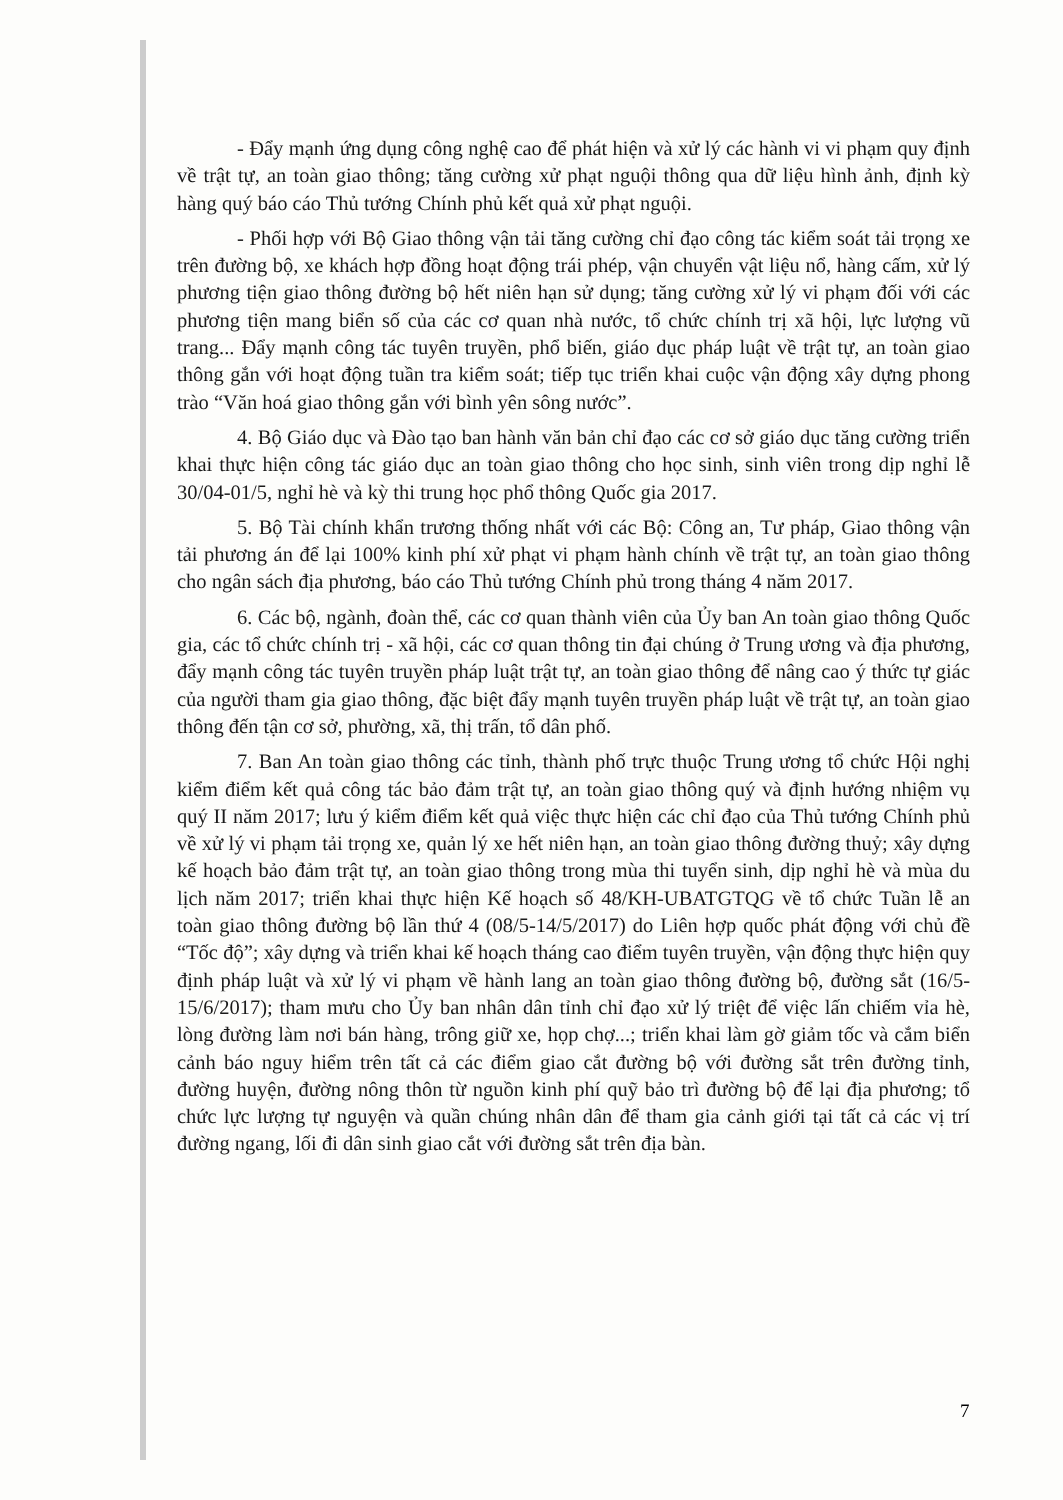- Đẩy mạnh ứng dụng công nghệ cao để phát hiện và xử lý các hành vi vi phạm quy định về trật tự, an toàn giao thông; tăng cường xử phạt nguội thông qua dữ liệu hình ảnh, định kỳ hàng quý báo cáo Thủ tướng Chính phủ kết quả xử phạt nguội.
- Phối hợp với Bộ Giao thông vận tải tăng cường chỉ đạo công tác kiểm soát tải trọng xe trên đường bộ, xe khách hợp đồng hoạt động trái phép, vận chuyển vật liệu nổ, hàng cấm, xử lý phương tiện giao thông đường bộ hết niên hạn sử dụng; tăng cường xử lý vi phạm đối với các phương tiện mang biển số của các cơ quan nhà nước, tổ chức chính trị xã hội, lực lượng vũ trang... Đẩy mạnh công tác tuyên truyền, phổ biến, giáo dục pháp luật về trật tự, an toàn giao thông gắn với hoạt động tuần tra kiểm soát; tiếp tục triển khai cuộc vận động xây dựng phong trào “Văn hoá giao thông gắn với bình yên sông nước”.
4. Bộ Giáo dục và Đào tạo ban hành văn bản chỉ đạo các cơ sở giáo dục tăng cường triển khai thực hiện công tác giáo dục an toàn giao thông cho học sinh, sinh viên trong dịp nghỉ lễ 30/04-01/5, nghỉ hè và kỳ thi trung học phổ thông Quốc gia 2017.
5. Bộ Tài chính khẩn trương thống nhất với các Bộ: Công an, Tư pháp, Giao thông vận tải phương án để lại 100% kinh phí xử phạt vi phạm hành chính về trật tự, an toàn giao thông cho ngân sách địa phương, báo cáo Thủ tướng Chính phủ trong tháng 4 năm 2017.
6. Các bộ, ngành, đoàn thể, các cơ quan thành viên của Ủy ban An toàn giao thông Quốc gia, các tổ chức chính trị - xã hội, các cơ quan thông tin đại chúng ở Trung ương và địa phương, đẩy mạnh công tác tuyên truyền pháp luật trật tự, an toàn giao thông để nâng cao ý thức tự giác của người tham gia giao thông, đặc biệt đẩy mạnh tuyên truyền pháp luật về trật tự, an toàn giao thông đến tận cơ sở, phường, xã, thị trấn, tổ dân phố.
7. Ban An toàn giao thông các tỉnh, thành phố trực thuộc Trung ương tổ chức Hội nghị kiểm điểm kết quả công tác bảo đảm trật tự, an toàn giao thông quý và định hướng nhiệm vụ quý II năm 2017; lưu ý kiểm điểm kết quả việc thực hiện các chỉ đạo của Thủ tướng Chính phủ về xử lý vi phạm tải trọng xe, quản lý xe hết niên hạn, an toàn giao thông đường thuỷ; xây dựng kế hoạch bảo đảm trật tự, an toàn giao thông trong mùa thi tuyển sinh, dịp nghỉ hè và mùa du lịch năm 2017; triển khai thực hiện Kế hoạch số 48/KH-UBATGTQG về tổ chức Tuần lễ an toàn giao thông đường bộ lần thứ 4 (08/5-14/5/2017) do Liên hợp quốc phát động với chủ đề “Tốc độ”; xây dựng và triển khai kế hoạch tháng cao điểm tuyên truyền, vận động thực hiện quy định pháp luật và xử lý vi phạm về hành lang an toàn giao thông đường bộ, đường sắt (16/5-15/6/2017); tham mưu cho Ủy ban nhân dân tỉnh chỉ đạo xử lý triệt để việc lấn chiếm vỉa hè, lòng đường làm nơi bán hàng, trông giữ xe, họp chợ...; triển khai làm gờ giảm tốc và cắm biển cảnh báo nguy hiểm trên tất cả các điểm giao cắt đường bộ với đường sắt trên đường tỉnh, đường huyện, đường nông thôn từ nguồn kinh phí quỹ bảo trì đường bộ để lại địa phương; tổ chức lực lượng tự nguyện và quần chúng nhân dân để tham gia cảnh giới tại tất cả các vị trí đường ngang, lối đi dân sinh giao cắt với đường sắt trên địa bàn.
7